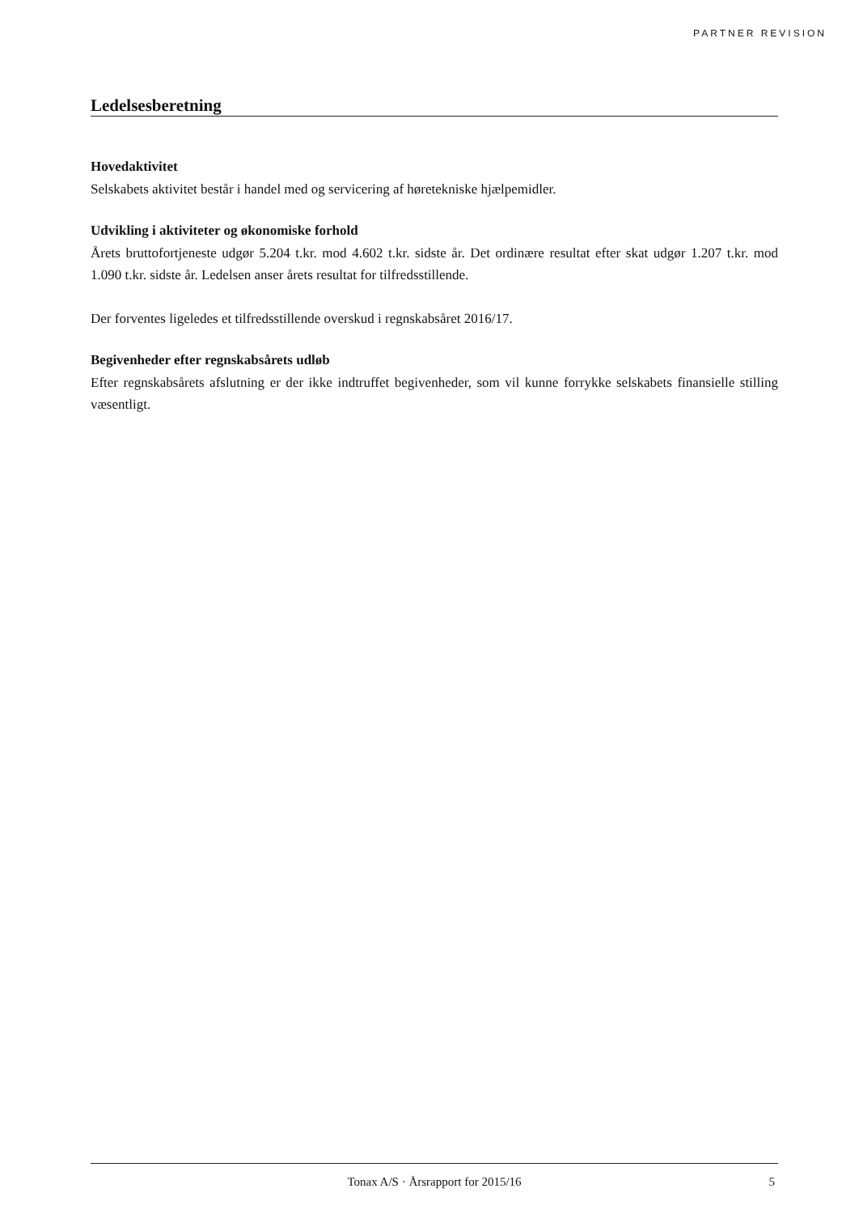PARTNER REVISION
Ledelsesberetning
Hovedaktivitet
Selskabets aktivitet består i handel med og servicering af høretekniske hjælpemidler.
Udvikling i aktiviteter og økonomiske forhold
Årets bruttofortjeneste udgør 5.204 t.kr. mod 4.602 t.kr. sidste år. Det ordinære resultat efter skat udgør 1.207 t.kr. mod 1.090 t.kr. sidste år. Ledelsen anser årets resultat for tilfredsstillende.
Der forventes ligeledes et tilfredsstillende overskud i regnskabsåret 2016/17.
Begivenheder efter regnskabsårets udløb
Efter regnskabsårets afslutning er der ikke indtruffet begivenheder, som vil kunne forrykke selskabets finansielle stilling væsentligt.
Tonax A/S · Årsrapport for 2015/16
5